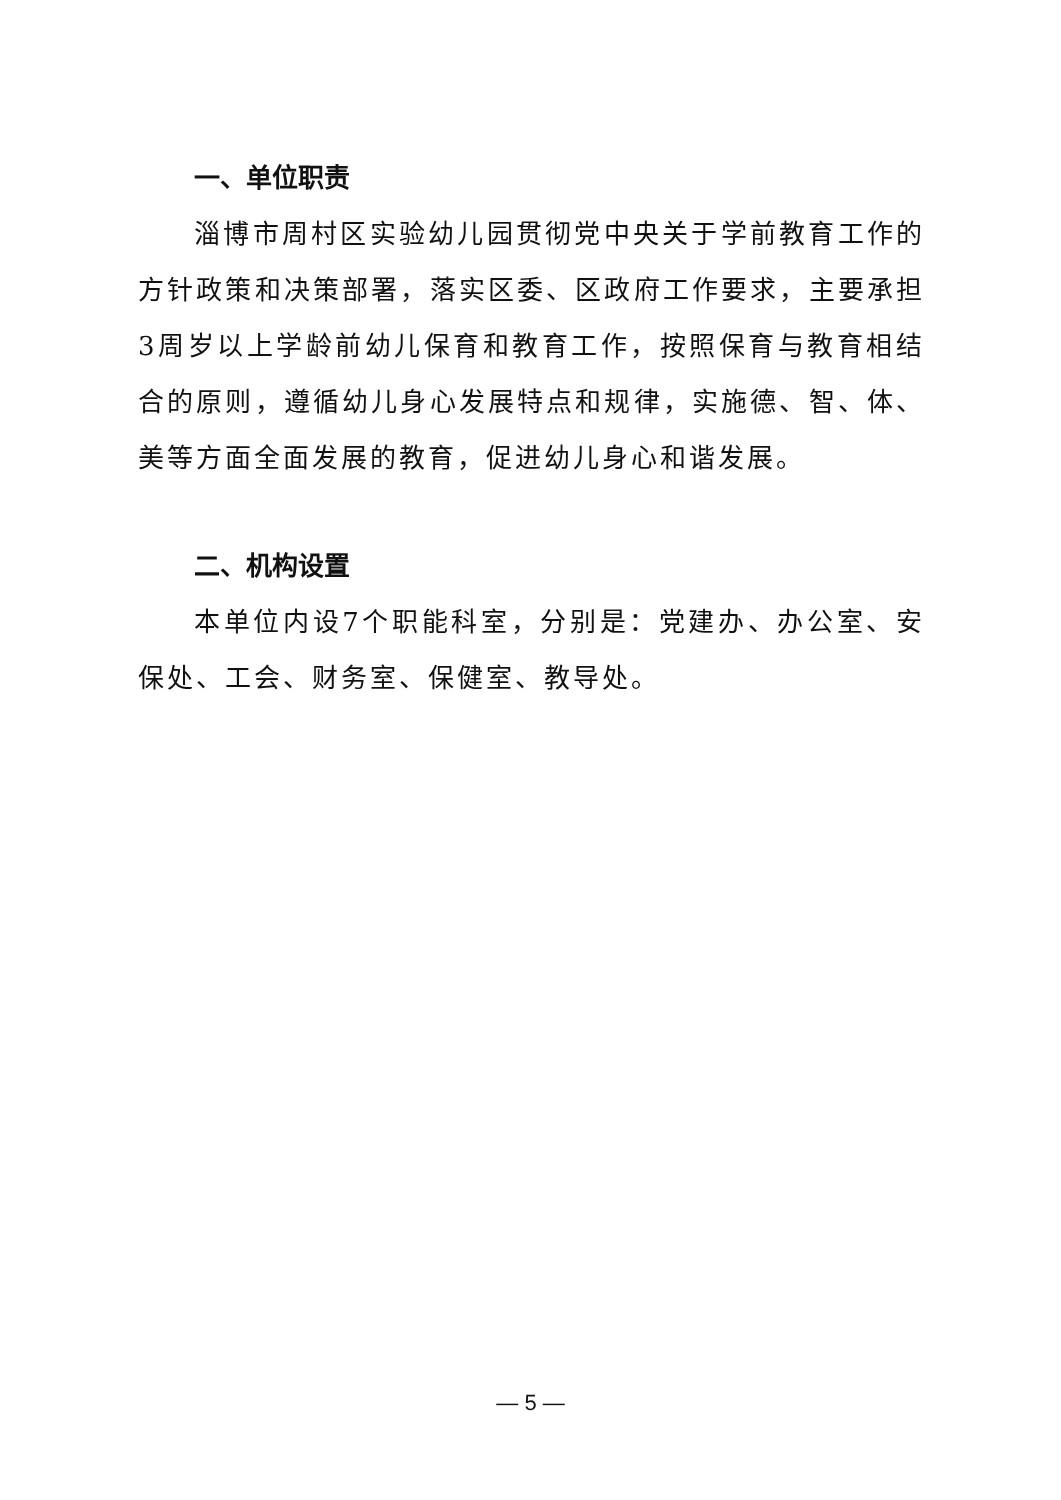一、单位职责
淄博市周村区实验幼儿园贯彻党中央关于学前教育工作的方针政策和决策部署，落实区委、区政府工作要求，主要承担3周岁以上学龄前幼儿保育和教育工作，按照保育与教育相结合的原则，遵循幼儿身心发展特点和规律，实施德、智、体、美等方面全面发展的教育，促进幼儿身心和谐发展。
二、机构设置
本单位内设7个职能科室，分别是：党建办、办公室、安保处、工会、财务室、保健室、教导处。
— 5 —